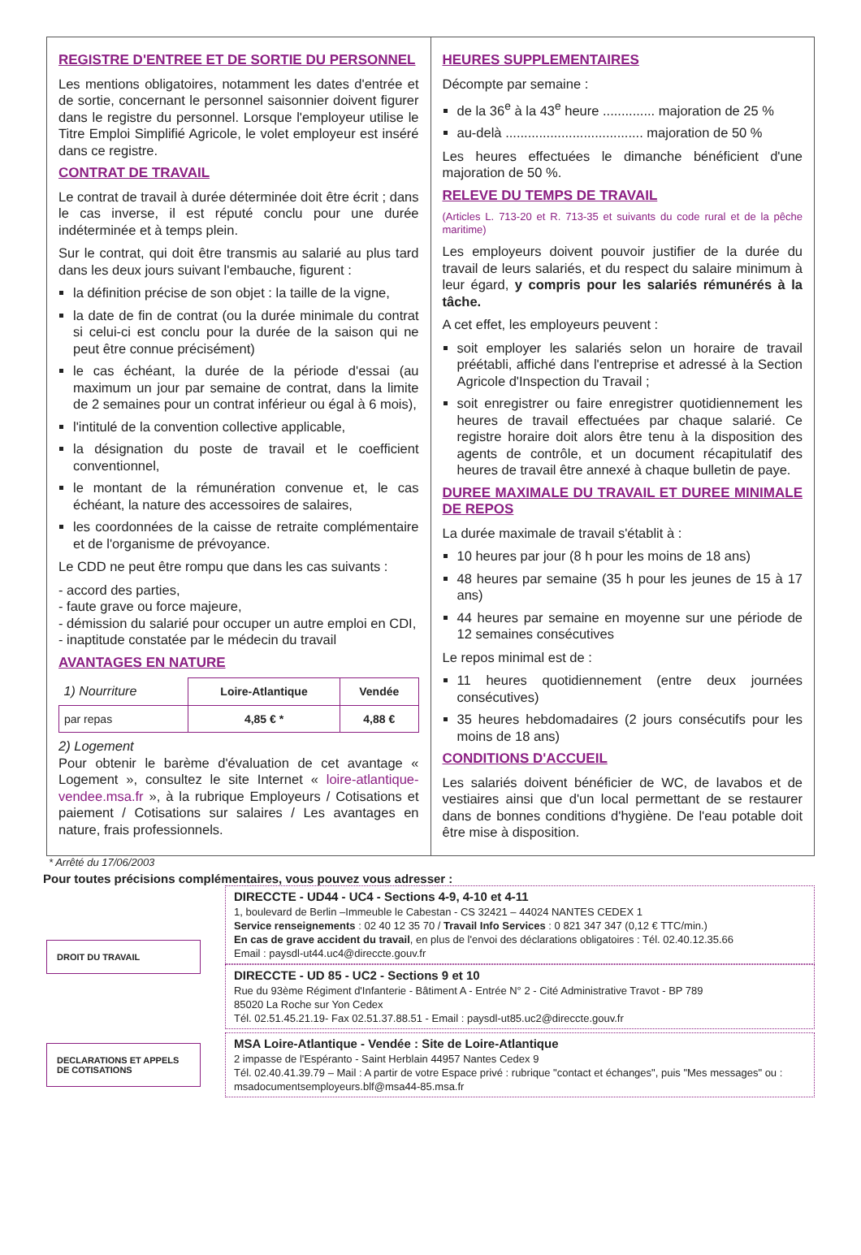REGISTRE D'ENTREE ET DE SORTIE DU PERSONNEL
Les mentions obligatoires, notamment les dates d'entrée et de sortie, concernant le personnel saisonnier doivent figurer dans le registre du personnel. Lorsque l'employeur utilise le Titre Emploi Simplifié Agricole, le volet employeur est inséré dans ce registre.
CONTRAT DE TRAVAIL
Le contrat de travail à durée déterminée doit être écrit ; dans le cas inverse, il est réputé conclu pour une durée indéterminée et à temps plein.
Sur le contrat, qui doit être transmis au salarié au plus tard dans les deux jours suivant l'embauche, figurent :
la définition précise de son objet : la taille de la vigne,
la date de fin de contrat (ou la durée minimale du contrat si celui-ci est conclu pour la durée de la saison qui ne peut être connue précisément)
le cas échéant, la durée de la période d'essai (au maximum un jour par semaine de contrat, dans la limite de 2 semaines pour un contrat inférieur ou égal à 6 mois),
l'intitulé de la convention collective applicable,
la désignation du poste de travail et le coefficient conventionnel,
le montant de la rémunération convenue et, le cas échéant, la nature des accessoires de salaires,
les coordonnées de la caisse de retraite complémentaire et de l'organisme de prévoyance.
Le CDD ne peut être rompu que dans les cas suivants :
- accord des parties,
- faute grave ou force majeure,
- démission du salarié pour occuper un autre emploi en CDI,
- inaptitude constatée par le médecin du travail
AVANTAGES EN NATURE
| 1) Nourriture | Loire-Atlantique | Vendée |
| par repas | 4,85 € * | 4,88 € |
2) Logement
Pour obtenir le barème d'évaluation de cet avantage « Logement », consultez le site Internet « loire-atlantique-vendee.msa.fr », à la rubrique Employeurs / Cotisations et paiement / Cotisations sur salaires / Les avantages en nature, frais professionnels.
HEURES SUPPLEMENTAIRES
Décompte par semaine :
de la 36<sup>e</sup> à la 43<sup>e</sup> heure .............. majoration de 25 %
au-delà ..................................... majoration de 50 %
Les heures effectuées le dimanche bénéficient d'une majoration de 50 %.
RELEVE DU TEMPS DE TRAVAIL
(Articles L. 713-20 et R. 713-35 et suivants du code rural et de la pêche maritime)
Les employeurs doivent pouvoir justifier de la durée du travail de leurs salariés, et du respect du salaire minimum à leur égard, y compris pour les salariés rémunérés à la tâche.
A cet effet, les employeurs peuvent :
soit employer les salariés selon un horaire de travail préétabli, affiché dans l'entreprise et adressé à la Section Agricole d'Inspection du Travail ;
soit enregistrer ou faire enregistrer quotidiennement les heures de travail effectuées par chaque salarié. Ce registre horaire doit alors être tenu à la disposition des agents de contrôle, et un document récapitulatif des heures de travail être annexé à chaque bulletin de paye.
DUREE MAXIMALE DU TRAVAIL ET DUREE MINIMALE DE REPOS
La durée maximale de travail s'établit à :
10 heures par jour (8 h pour les moins de 18 ans)
48 heures par semaine (35 h pour les jeunes de 15 à 17 ans)
44 heures par semaine en moyenne sur une période de 12 semaines consécutives
Le repos minimal est de :
11 heures quotidiennement (entre deux journées consécutives)
35 heures hebdomadaires (2 jours consécutifs pour les moins de 18 ans)
CONDITIONS D'ACCUEIL
Les salariés doivent bénéficier de WC, de lavabos et de vestiaires ainsi que d'un local permettant de se restaurer dans de bonnes conditions d'hygiène. De l'eau potable doit être mise à disposition.
* Arrêté du 17/06/2003
Pour toutes précisions complémentaires, vous pouvez vous adresser :
DROIT DU TRAVAIL
DIRECCTE - UD44 - UC4 - Sections 4-9, 4-10 et 4-11
1, boulevard de Berlin –Immeuble le Cabestan - CS 32421 – 44024 NANTES CEDEX 1
Service renseignements : 02 40 12 35 70 / Travail Info Services : 0 821 347 347 (0,12 € TTC/min.)
En cas de grave accident du travail, en plus de l'envoi des déclarations obligatoires : Tél. 02.40.12.35.66
Email : paysdl-ut44.uc4@direccte.gouv.fr
DIRECCTE - UD 85 - UC2 - Sections 9 et 10
Rue du 93ème Régiment d'Infanterie - Bâtiment A - Entrée N° 2 - Cité Administrative Travot - BP 789
85020 La Roche sur Yon Cedex
Tél. 02.51.45.21.19- Fax 02.51.37.88.51 - Email : paysdl-ut85.uc2@direccte.gouv.fr
DECLARATIONS ET APPELS DE COTISATIONS
MSA Loire-Atlantique - Vendée : Site de Loire-Atlantique
2 impasse de l'Espéranto - Saint Herblain 44957 Nantes Cedex 9
Tél. 02.40.41.39.79 – Mail : A partir de votre Espace privé : rubrique "contact et échanges", puis "Mes messages" ou : msadocumentsemployeurs.blf@msa44-85.msa.fr